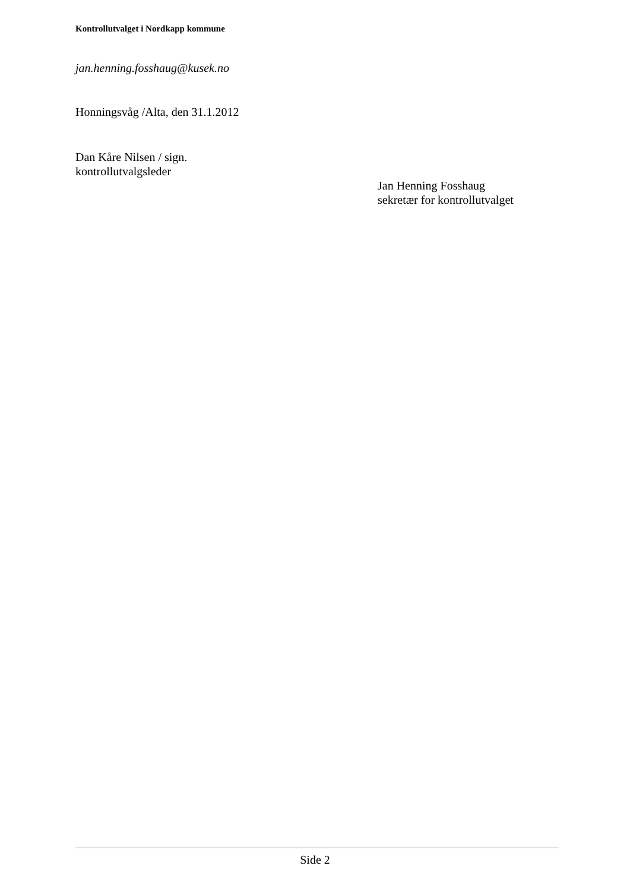Kontrollutvalget i Nordkapp kommune
jan.henning.fosshaug@kusek.no
Honningsvåg /Alta, den 31.1.2012
Dan Kåre Nilsen / sign.
kontrollutvalgsleder
Jan Henning Fosshaug
sekretær for kontrollutvalget
Side 2